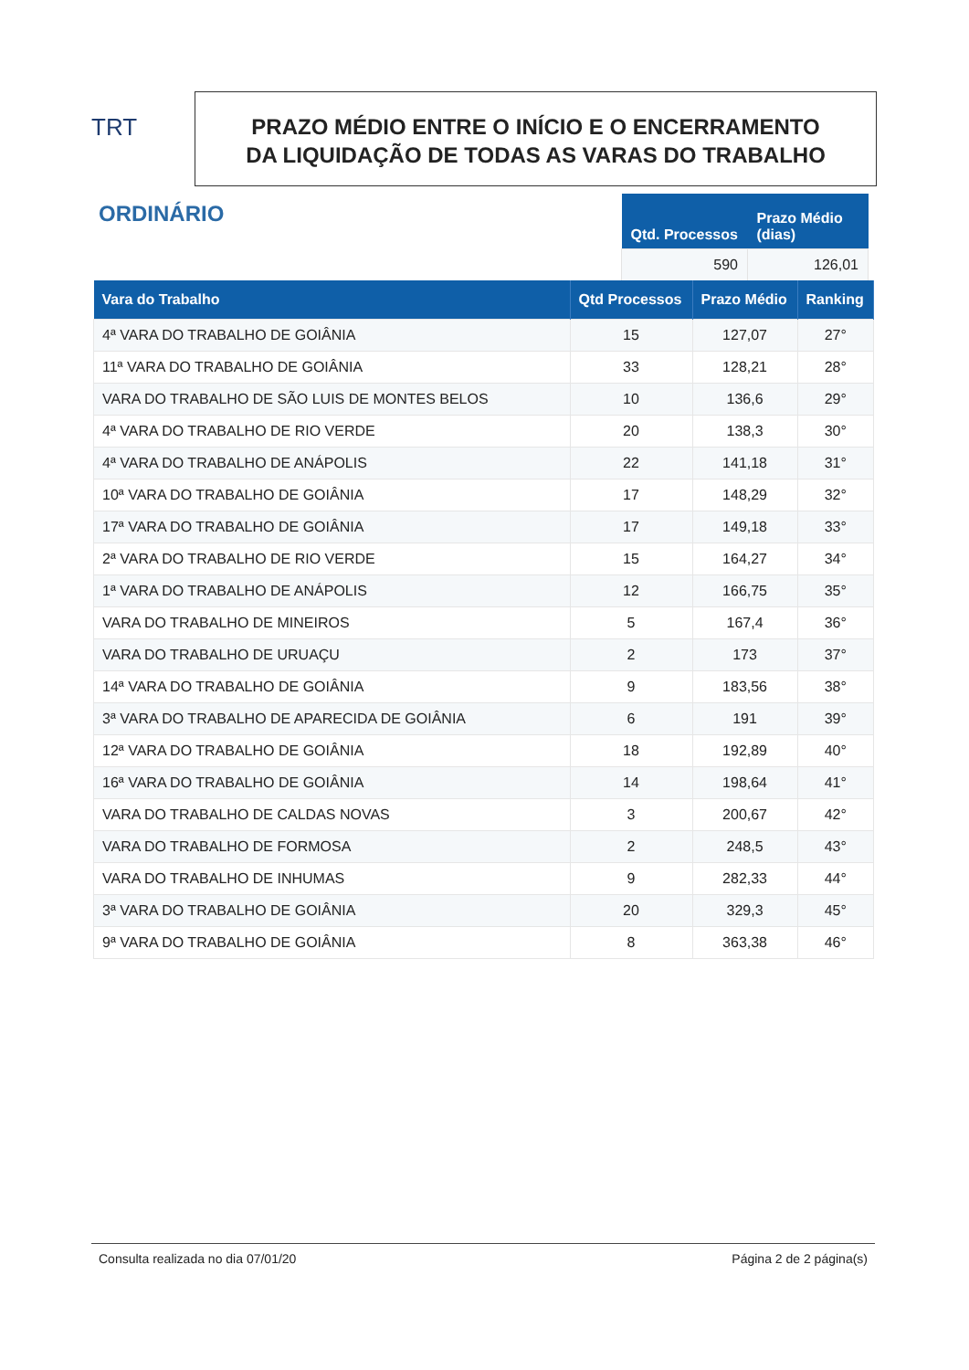TRT
PRAZO MÉDIO ENTRE O INÍCIO E O ENCERRAMENTO
DA LIQUIDAÇÃO DE TODAS AS VARAS DO TRABALHO
ORDINÁRIO
| Qtd. Processos | Prazo Médio (dias) |
| --- | --- |
| 590 | 126,01 |
| Vara do Trabalho | Qtd Processos | Prazo Médio | Ranking |
| --- | --- | --- | --- |
| 4ª VARA DO TRABALHO DE GOIÂNIA | 15 | 127,07 | 27° |
| 11ª VARA DO TRABALHO DE GOIÂNIA | 33 | 128,21 | 28° |
| VARA DO TRABALHO DE SÃO LUIS DE MONTES BELOS | 10 | 136,6 | 29° |
| 4ª VARA DO TRABALHO DE RIO VERDE | 20 | 138,3 | 30° |
| 4ª VARA DO TRABALHO DE ANÁPOLIS | 22 | 141,18 | 31° |
| 10ª VARA DO TRABALHO DE GOIÂNIA | 17 | 148,29 | 32° |
| 17ª VARA DO TRABALHO DE GOIÂNIA | 17 | 149,18 | 33° |
| 2ª VARA DO TRABALHO DE RIO VERDE | 15 | 164,27 | 34° |
| 1ª VARA DO TRABALHO DE ANÁPOLIS | 12 | 166,75 | 35° |
| VARA DO TRABALHO DE MINEIROS | 5 | 167,4 | 36° |
| VARA DO TRABALHO DE URUAÇU | 2 | 173 | 37° |
| 14ª VARA DO TRABALHO DE GOIÂNIA | 9 | 183,56 | 38° |
| 3ª VARA DO TRABALHO DE APARECIDA DE GOIÂNIA | 6 | 191 | 39° |
| 12ª VARA DO TRABALHO DE GOIÂNIA | 18 | 192,89 | 40° |
| 16ª VARA DO TRABALHO DE GOIÂNIA | 14 | 198,64 | 41° |
| VARA DO TRABALHO DE CALDAS NOVAS | 3 | 200,67 | 42° |
| VARA DO TRABALHO DE FORMOSA | 2 | 248,5 | 43° |
| VARA DO TRABALHO DE INHUMAS | 9 | 282,33 | 44° |
| 3ª VARA DO TRABALHO DE GOIÂNIA | 20 | 329,3 | 45° |
| 9ª VARA DO TRABALHO DE GOIÂNIA | 8 | 363,38 | 46° |
Consulta realizada no dia 07/01/20 Página 2 de 2 página(s)